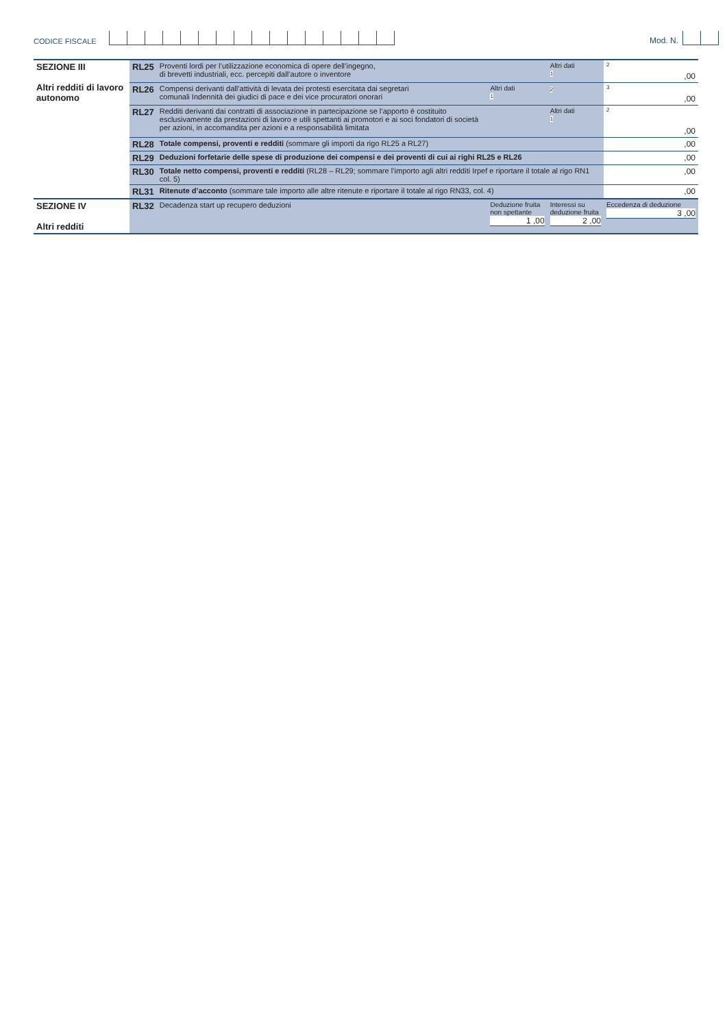CODICE FISCALE Mod. N.
| SEZIONE III Altri redditi di lavoro autonomo | RL25 | Proventi lordi per l’utilizzazione economica di opere dell’ingegno, di brevetti industriali, ecc. percepiti dall’autore o inventore | | Altri dati 1 | 2 ,00 |
| | RL26 | Compensi derivanti dall’attività di levata dei protesti esercitata dai segretari comunali Indennità dei giudici di pace e dei vice procuratori onorari | Altri dati 1 | 2 | 3 ,00 |
| | RL27 | Redditi derivanti dai contratti di associazione in partecipazione se l’apporto è costituito esclusivamente da prestazioni di lavoro e utili spettanti ai promotori e ai soci fondatori di società per azioni, in accomandita per azioni e a responsabilità limitata | | Altri dati 1 | 2 ,00 |
| | RL28 | Totale compensi, proventi e redditi (sommare gli importi da rigo RL25 a RL27) | | | ,00 |
| | RL29 | Deduzioni forfetarie delle spese di produzione dei compensi e dei proventi di cui ai righi RL25 e RL26 | | | ,00 |
| | RL30 | Totale netto compensi, proventi e redditi (RL28 – RL29; sommare l’importo agli altri redditi Irpef e riportare il totale al rigo RN1 col. 5) | | | ,00 |
| | RL31 | Ritenute d’acconto (sommare tale importo alle altre ritenute e riportare il totale al rigo RN33, col. 4) | | | ,00 |
| SEZIONE IV Altri redditi | RL32 | Decadenza start up recupero deduzioni | Deduzione fruita non spettante 1 ,00 | Interessi su deduzione fruita 2 ,00 | Eccedenza di deduzione 3 ,00 |